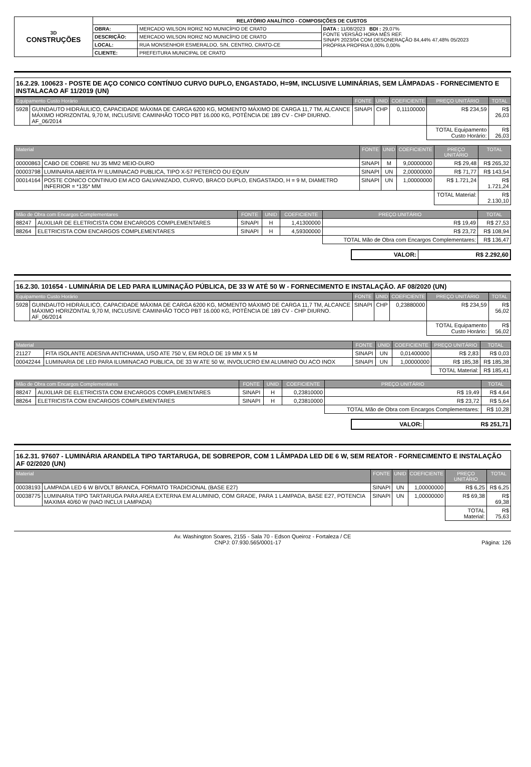| 3D CONSTRUÇÕES | RELATÓRIO ANALÍTICO - COMPOSIÇÕES DE CUSTOS | | |
| | OBRA: | MERCADO WILSON RORIZ NO MUNICÍPIO DE CRATO | DATA : 11/08/2023 BDI : 29,07% FONTE VERSÃO HORA MÊS REF. SINAPI 2023/04 COM DESONERAÇÃO 84,44% 47,48% 05/2023 PRÓPRIA PROPRIA 0,00% 0,00% |
| | DESCRIÇÃO: | MERCADO WILSON RORIZ NO MUNICÍPIO DE CRATO | |
| | LOCAL: | RUA MONSENHOR ESMERALDO, S/N, CENTRO, CRATO-CE | |
| | CLIENTE: | PREFEITURA MUNICIPAL DE CRATO | |
16.2.29. 100623 - POSTE DE AÇO CONICO CONTÍNUO CURVO DUPLO, ENGASTADO, H=9M, INCLUSIVE LUMINÁRIAS, SEM LÂMPADAS - FORNECIMENTO E INSTALACAO AF 11/2019 (UN)
| Equipamento Custo Horário | | FONTE | UNID | COEFICIENTE | PREÇO UNITÁRIO | TOTAL |
| --- | --- | --- | --- | --- | --- | --- |
| 5928 | GUINDAUTO HIDRÁULICO, CAPACIDADE MÁXIMA DE CARGA 6200 KG, MOMENTO MÁXIMO DE CARGA 11,7 TM, ALCANCE MÁXIMO HORIZONTAL 9,70 M, INCLUSIVE CAMINHÃO TOCO PBT 16.000 KG, POTÊNCIA DE 189 CV - CHP DIURNO. AF_06/2014 | SINAPI | CHP | 0,11100000 | R$ 234,59 | R$ 26,03 |
| | | | | | TOTAL Equipamento Custo Horário: | R$ 26,03 |
| Material | | FONTE | UNID | COEFICIENTE | PREÇO UNITÁRIO | TOTAL |
| --- | --- | --- | --- | --- | --- | --- |
| 00000863 | CABO DE COBRE NU 35 MM2 MEIO-DURO | SINAPI | M | 9,00000000 | R$ 29,48 | R$ 265,32 |
| 00003798 | LUMINARIA ABERTA P/ ILUMINACAO PUBLICA, TIPO X-57 PETERCO OU EQUIV | SINAPI | UN | 2,00000000 | R$ 71,77 | R$ 143,54 |
| 00014164 | POSTE CONICO CONTINUO EM ACO GALVANIZADO, CURVO, BRACO DUPLO, ENGASTADO, H = 9 M, DIAMETRO INFERIOR = *135* MM | SINAPI | UN | 1,00000000 | R$ 1.721,24 | R$ 1.721,24 |
| | | | | | TOTAL Material: | R$ 2.130,10 |
| Mão de Obra com Encargos Complementares | | FONTE | UNID | COEFICIENTE | PREÇO UNITÁRIO | TOTAL |
| --- | --- | --- | --- | --- | --- | --- |
| 88247 | AUXILIAR DE ELETRICISTA COM ENCARGOS COMPLEMENTARES | SINAPI | H | 1,41300000 | R$ 19,49 | R$ 27,53 |
| 88264 | ELETRICISTA COM ENCARGOS COMPLEMENTARES | SINAPI | H | 4,59300000 | R$ 23,72 | R$ 108,94 |
| | | | | | TOTAL Mão de Obra com Encargos Complementares: | R$ 136,47 |
| VALOR: | R$ 2.292,60 |
16.2.30. 101654 - LUMINÁRIA DE LED PARA ILUMINAÇÃO PÚBLICA, DE 33 W ATÉ 50 W - FORNECIMENTO E INSTALAÇÃO. AF 08/2020 (UN)
| Equipamento Custo Horário | | FONTE | UNID | COEFICIENTE | PREÇO UNITÁRIO | TOTAL |
| --- | --- | --- | --- | --- | --- | --- |
| 5928 | GUINDAUTO HIDRÁULICO, CAPACIDADE MÁXIMA DE CARGA 6200 KG, MOMENTO MÁXIMO DE CARGA 11,7 TM, ALCANCE MÁXIMO HORIZONTAL 9,70 M, INCLUSIVE CAMINHÃO TOCO PBT 16.000 KG, POTÊNCIA DE 189 CV - CHP DIURNO. AF_06/2014 | SINAPI | CHP | 0,23880000 | R$ 234,59 | R$ 56,02 |
| | | | | | TOTAL Equipamento Custo Horário: | R$ 56,02 |
| Material | | FONTE | UNID | COEFICIENTE | PREÇO UNITÁRIO | TOTAL |
| --- | --- | --- | --- | --- | --- | --- |
| 21127 | FITA ISOLANTE ADESIVA ANTICHAMA, USO ATE 750 V, EM ROLO DE 19 MM X 5 M | SINAPI | UN | 0,01400000 | R$ 2,83 | R$ 0,03 |
| 00042244 | LUMINARIA DE LED PARA ILUMINACAO PUBLICA, DE 33 W ATE 50 W, INVOLUCRO EM ALUMINIO OU ACO INOX | SINAPI | UN | 1,00000000 | R$ 185,38 | R$ 185,38 |
| | | | | | TOTAL Material: | R$ 185,41 |
| Mão de Obra com Encargos Complementares | | FONTE | UNID | COEFICIENTE | PREÇO UNITÁRIO | TOTAL |
| --- | --- | --- | --- | --- | --- | --- |
| 88247 | AUXILIAR DE ELETRICISTA COM ENCARGOS COMPLEMENTARES | SINAPI | H | 0,23810000 | R$ 19,49 | R$ 4,64 |
| 88264 | ELETRICISTA COM ENCARGOS COMPLEMENTARES | SINAPI | H | 0,23810000 | R$ 23,72 | R$ 5,64 |
| | | | | | TOTAL Mão de Obra com Encargos Complementares: | R$ 10,28 |
| VALOR: | R$ 251,71 |
16.2.31. 97607 - LUMINÁRIA ARANDELA TIPO TARTARUGA, DE SOBREPOR, COM 1 LÂMPADA LED DE 6 W, SEM REATOR - FORNECIMENTO E INSTALAÇÃO AF 02/2020 (UN)
| Material | | FONTE | UNID | COEFICIENTE | PREÇO UNITÁRIO | TOTAL |
| --- | --- | --- | --- | --- | --- | --- |
| 00038193 | LAMPADA LED 6 W BIVOLT BRANCA, FORMATO TRADICIONAL (BASE E27) | SINAPI | UN | 1,00000000 | R$ 6,25 | R$ 6,25 |
| 00038775 | LUMINARIA TIPO TARTARUGA PARA AREA EXTERNA EM ALUMINIO, COM GRADE, PARA 1 LAMPADA, BASE E27, POTENCIA MAXIMA 40/60 W (NAO INCLUI LAMPADA) | SINAPI | UN | 1,00000000 | R$ 69,38 | R$ 69,38 |
| | | | | | TOTAL Material: | R$ 75,63 |
Av. Washington Soares, 2155 - Sala 70 - Edson Queiroz - Fortaleza / CE
CNPJ: 07.930.565/0001-17 Página: 126